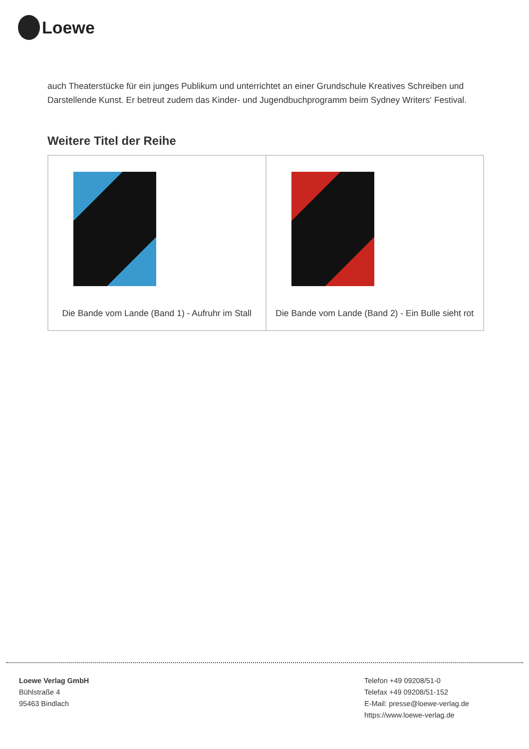Loewe
auch Theaterstücke für ein junges Publikum und unterrichtet an einer Grundschule Kreatives Schreiben und Darstellende Kunst. Er betreut zudem das Kinder- und Jugendbuchprogramm beim Sydney Writers‘ Festival.
Weitere Titel der Reihe
| Die Bande vom Lande (Band 1) - Aufruhr im Stall | Die Bande vom Lande (Band 2) - Ein Bulle sieht rot |
Loewe Verlag GmbH
Bühlstraße 4
95463 Bindlach
Telefon +49 09208/51-0
Telefax +49 09208/51-152
E-Mail: presse@loewe-verlag.de
https://www.loewe-verlag.de